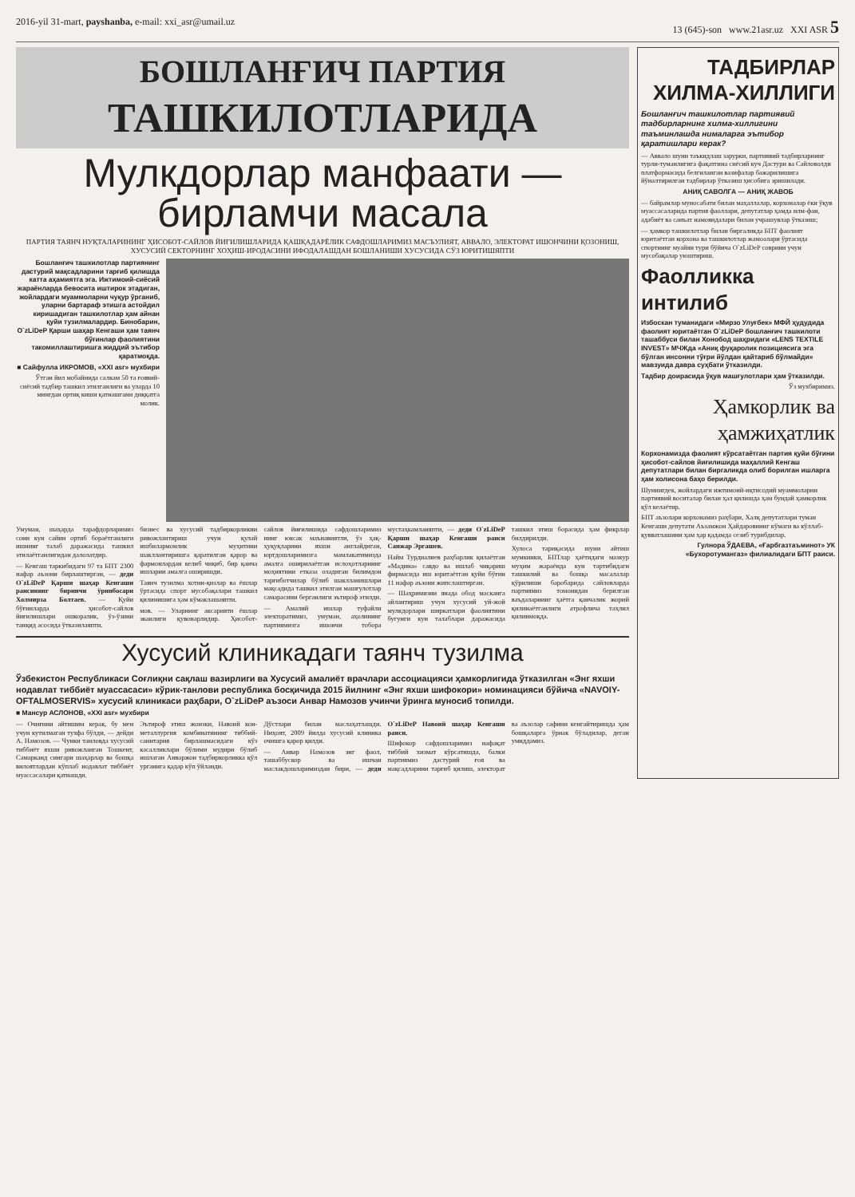2016-yil 31-mart, payshanba, e-mail: xxi_asr@umail.uz 13 (645)-son www.21asr.uz XXI ASR 5
БОШЛАНҒИЧ ПАРТИЯ
ТАШКИЛОТЛАРИДА
Мулкдорлар манфаати —
бирламчи масала
ПАРТИЯ ТАЯНЧ НУҚТАЛАРИНИНГ ҲИСОБОТ-САЙЛОВ ЙИҒИЛИШЛАРИДА ҚАШҚАДАРЁЛИК САФДОШЛАРИМИЗ МАСЪУЛИЯТ, АВВАЛО, ЭЛЕКТОРАТ ИШОНЧИНИ ҚОЗОНИШ, ХУСУСИЙ СЕКТОРНИНГ ХОҲИШ-ИРОДАСИНИ ИФОДАЛАШДАН БОШЛАНИШИ ХУСУСИДА СЎЗ ЮРИТИШЯПТИ
Бошланғич ташкилотлар партиянинг дастурий мақсадларини тарғиб қилишда катта аҳамиятга эга. Ижтимоий-сиёсий жараёнларда бевосита иштирок этадиган, жойлардаги муаммоларни чуқур ўрганиб, уларни бартараф этишга астойдил киришадиган ташкилотлар ҳам айнан қуйи тузилмалардир. Бинобарин, O`zLiDeP Қарши шаҳар Кенгаши ҳам таянч бўғинлар фаолиятини такомиллаштиришга жиддий эътибор қаратмоқда.
■ Сайфулла ИКРОМОВ, «XXI asr» мухбири
Ўтган йил мобайнида салкам 50 та ғоявий-сиёсий тадбир ташкил этилганлиги ва уларда 10 мингдан ортиқ киши қатнашгани диққатга молик.
Умуман, шаҳарда тарафдорларимиз сони кун сайин ортиб бораётганлиги ишнинг талаб даражасида ташкил этилаётганлигидан далолатдир.
— Кенгаш таркибидаги 97 та БПТ 2300 нафар аъзони бирлаштирган, — деди O`zLiDeP Қарши шаҳар Кенгаши раисининг биринчи ўринбосари Холмирза Болтаев. — Қуйи бўғинларда ҳисобот-сайлов йиғилишлари ошкоралик, ўз-ўзини танқид асосида ўтказилаяпти.
бизнес ва хусусий тадбиркорликни ривожлантириш учун қулай ишбилармонлик муҳитини шакллантиришга қаратилган қарор ва фармонлардан келиб чиқиб, бир қанча ишларни амалга оширишди.
Таянч тузилма хотин-қизлар ва ёшлар ўртасида спорт мусобақалари ташкил қилинишига ҳам кўмаклашаяпти.
мов. — Уларнинг аксарияти ёшлар эканлиги қувонарлидир. Ҳисобот-сайлов йиғилишида сафдошларимиз нинг юксак маънавиятли, ўз ҳақ-ҳуқуқларини яхши англайдиган, юртдошларимизга мамлакатимизда амалга оширилаётган ислоҳотларнинг моҳиятини етказа оладиган билимдон тарғиботчилар бўлиб шаклланишлари мақсадида ташкил этилган машғулотлар самарасини берганлиги эътироф этилди.
— Амалий ишлар туфайли электоратимиз, умуман, аҳолининг партиямизга ишончи тобора мустаҳкамланяпти, — деди O`zLiDeP Қарши шаҳар Кенгаши раиси Санжар Эргашев.
Найм Турдиалиев раҳбарлик қилаётган «Мадина» савдо ва ишлаб чиқариш фирмасида иш юритаётган қуйи бўғин 11 нафар аъзони жипслаштирган.
— Шаҳримизни янада обод масканга айлантириш учун хусусий уй-жой мулкдорлари ширкатлари фаолиятини бугунги кун талаблари даражасида ташкил этиш борасида ҳам фикрлар билдирилди.
Хулоса тариқасида шуни айтиш мумкинки, БПТлар ҳаётидаги мазкур муҳим жараёнда кун тартибидаги ташкилий ва бошқа масалалар қўрилиши баробарида сайловларда партиямиз томонидан берилган ваъдаларнинг ҳаётга қанчалик жорий қилинаётганлиги атрофлича таҳлил қилинмоқда.
Хусусий клиникадаги таянч тузилма
Ўзбекистон Республикаси Соғлиқни сақлаш вазирлиги ва Хусусий амалиёт врачлари ассоциацияси ҳамкорлигида ўтказилган «Энг яхши нодавлат тиббиёт муассасаси» кўрик-танлови республика босқичида 2015 йилнинг «Энг яхши шифокори» номинацияси бўйича «NAVOIY-OFTALMOSERVIS» хусусий клиникаси раҳбари, O`zLiDeP аъзоси Анвар Намозов учинчи ўринга муносиб топилди.
■ Мансур АСЛОНОВ, «XXI asr» мухбири
— Очиғини айтишим керак, бу мен учун кутилмаган тухфа бўлди, — дейди А. Намозов. — Чунки танловда хусусий тиббиёт яхши ривожланган Тошкент, Самарканд сингари шаҳарлар ва бошқа вилоятлардан кўплаб нодавлат тиббиёт муассасалари қатнашди.
Эътироф этиш жоизки, Навоий кон-металлургия комбинатининг тиббий-санитария бирлашмасидаги кўз касалликлари бўлими мудири бўлиб ишлаган Анваржон тадбиркорликка қўл урганига қадар кўп ўйланди.
Дўстлари билан маслаҳатлашди. Ниҳоят, 2009 йилда хусусий клиника очишга қарор қилди.
— Анвар Намозов энг фаол, ташаббускор ва ишчан маслакдошларимиздан бири, — деди O`zLiDeP Навоий шаҳар Кенгаши раиси.
Шифокор сафдошларимиз нафақат тиббий хизмат кўрсатишда, балки партиямиз дастурий ғоя ва мақсадларини тарғиб қилиш, электорат ва аъзолар сафини кенгайтиришда ҳам бошқаларга ўрнак бўладилар, деган умиддамиз.
ТАДБИРЛАР
ХИЛМА-ХИЛЛИГИ
Бошланғич ташкилотлар партиявий тадбирларнинг хилма-хиллигини таъминлашда нималарга эътибор қаратишлари керак?
— Аввало шуни таъкидлаш зарурки, партиявий тадбирларнинг турли-туманлигига фақатгина сиёсий куч Дастури ва Сайловолди платформасида белгиланган вазифалар бажарилишига йўналтирилган тадбирлар ўтказиш ҳисобига эришилади.
АНИҚ САВОЛГА — АНИҚ ЖАВОБ
— байрамлар муносабати билан маҳаллалар, корхоналар ёки ўқув муассасаларида партия фаоллари, депутатлар ҳамда илм-фан, адабиёт ва санъат намояндалари билан учрашувлар ўтказиш;
— ҳамкор ташкилотлар билан биргаликда БПТ фаолият юритаётган корхона ва ташкилотлар жамоалари ўртасида спортнинг муайян тури бўйича O`zLiDeP соврини учун мусобақалар уюштириш.
Фаолликка интилиб
Избоскан туманидаги «Мирзо Улуғбек» МФЙ ҳудудида фаолият юритаётган O`zLiDeP бошланғич ташкилоти ташаббуси билан Хонобод шаҳридаги «LENS TEXTILE INVEST» МЧЖда «Аниқ фуқаролик позициясига эга бўлган инсонни тўғри йўлдан қайтариб бўлмайди» мавзуида давра суҳбати ўтказилди.
Тадбир доирасида ўқув машғулотлари ҳам ўтказилди.
Ўз мухбиримиз.
Ҳамкорлик ва ҳамжиҳатлик
Корхонамизда фаолият кўрсатаётган партия қуйи бўғини ҳисобот-сайлов йиғилишида маҳаллий Кенгаш депутатлари билан биргаликда олиб борилган ишларга ҳам холисона баҳо берилди.
Шунингдек, жойлардаги ижтимоий-иқтисодий муаммоларни партиявий воситалар билан ҳал қилишда ҳам бундай ҳамкорлик қўл келаётир.
БПТ аъзолари корхонамиз раҳбари, Халқ депутатлари туман Кенгаши депутати Аъзамжон Ҳайдаровнинг кўмаги ва кўллаб-қувватлашини ҳам ҳар қадамда сезиб турибдилар.
Гулнора ЎДАЕВА, «Ғарбгазтаъминот» УК «Бухоротумангаз» филиалидаги БПТ раиси.